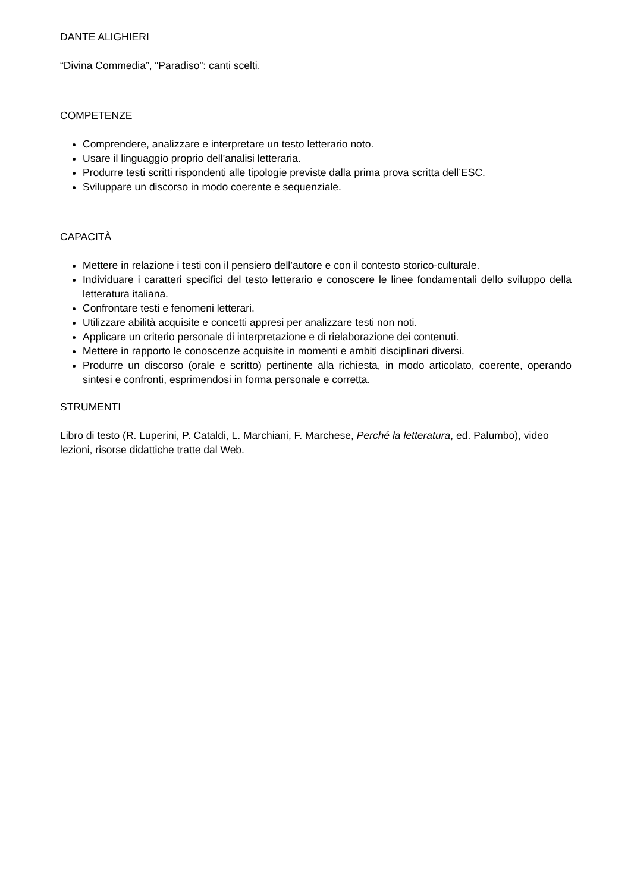DANTE ALIGHIERI
“Divina Commedia”, “Paradiso”: canti scelti.
COMPETENZE
Comprendere, analizzare e interpretare un testo letterario noto.
Usare il linguaggio proprio dell’analisi letteraria.
Produrre testi scritti rispondenti alle tipologie previste dalla prima prova scritta dell’ESC.
Sviluppare un discorso in modo coerente e sequenziale.
CAPACITÀ
Mettere in relazione i testi con il pensiero dell’autore e con il contesto storico-culturale.
Individuare i caratteri specifici del testo letterario e conoscere le linee fondamentali dello sviluppo della letteratura italiana.
Confrontare testi e fenomeni letterari.
Utilizzare abilità acquisite e concetti appresi per analizzare testi non noti.
Applicare un criterio personale di interpretazione e di rielaborazione dei contenuti.
Mettere in rapporto le conoscenze acquisite in momenti e ambiti disciplinari diversi.
Produrre un discorso (orale e scritto) pertinente alla richiesta, in modo articolato, coerente, operando sintesi e confronti, esprimendosi in forma personale e corretta.
STRUMENTI
Libro di testo (R. Luperini, P. Cataldi, L. Marchiani, F. Marchese, Perché la letteratura, ed. Palumbo), video lezioni, risorse didattiche tratte dal Web.